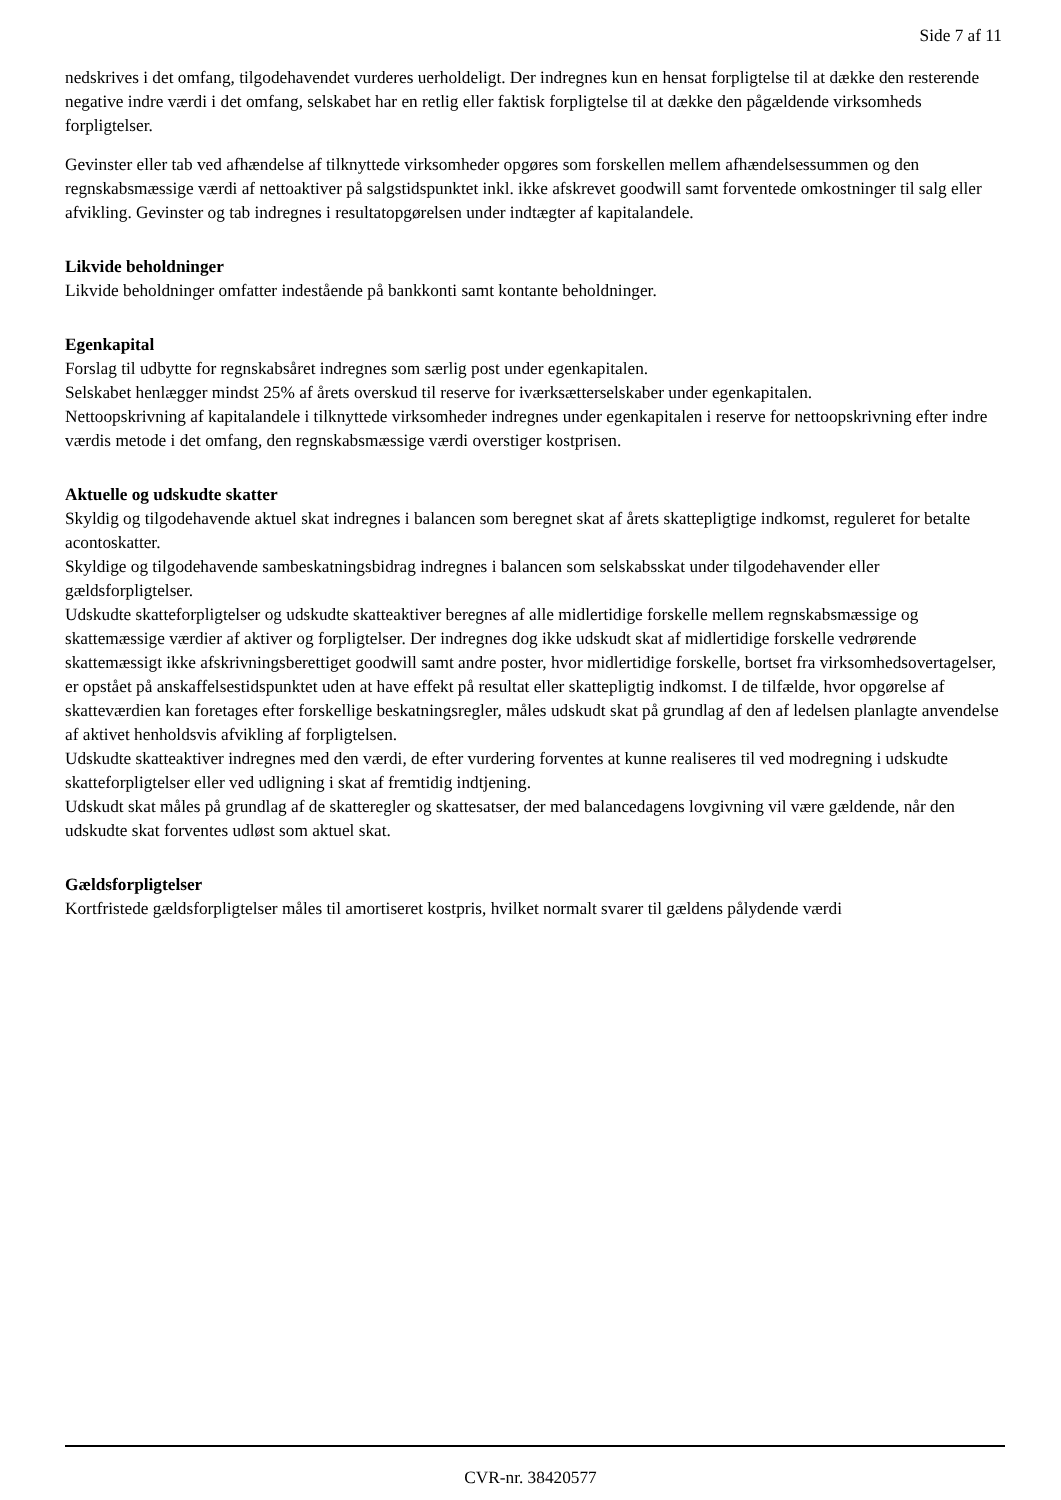Side 7 af 11
nedskrives i det omfang, tilgodehavendet vurderes uerholdeligt. Der indregnes kun en hensat forpligtelse til at dække den resterende negative indre værdi i det omfang, selskabet har en retlig eller faktisk forpligtelse til at dække den pågældende virksomheds forpligtelser.
Gevinster eller tab ved afhændelse af tilknyttede virksomheder opgøres som forskellen mellem afhændelsessummen og den regnskabsmæssige værdi af nettoaktiver på salgstidspunktet inkl. ikke afskrevet goodwill samt forventede omkostninger til salg eller afvikling. Gevinster og tab indregnes i resultatopgørelsen under indtægter af kapitalandele.
Likvide beholdninger
Likvide beholdninger omfatter indestående på bankkonti samt kontante beholdninger.
Egenkapital
Forslag til udbytte for regnskabsåret indregnes som særlig post under egenkapitalen.
Selskabet henlægger mindst 25% af årets overskud til reserve for iværksætterselskaber under egenkapitalen.
Nettoopskrivning af kapitalandele i tilknyttede virksomheder indregnes under egenkapitalen i reserve for nettoopskrivning efter indre værdis metode i det omfang, den regnskabsmæssige værdi overstiger kostprisen.
Aktuelle og udskudte skatter
Skyldig og tilgodehavende aktuel skat indregnes i balancen som beregnet skat af årets skattepligtige indkomst, reguleret for betalte acontoskatter.
Skyldige og tilgodehavende sambeskatningsbidrag indregnes i balancen som selskabsskat under tilgodehavender eller gældsforpligtelser.
Udskudte skatteforpligtelser og udskudte skatteaktiver beregnes af alle midlertidige forskelle mellem regnskabsmæssige og skattemæssige værdier af aktiver og forpligtelser. Der indregnes dog ikke udskudt skat af midlertidige forskelle vedrørende skattemæssigt ikke afskrivningsberettiget goodwill samt andre poster, hvor midlertidige forskelle, bortset fra virksomhedsovertagelser, er opstået på anskaffelsestidspunktet uden at have effekt på resultat eller skattepligtig indkomst. I de tilfælde, hvor opgørelse af skatteværdien kan foretages efter forskellige beskatningsregler, måles udskudt skat på grundlag af den af ledelsen planlagte anvendelse af aktivet henholdsvis afvikling af forpligtelsen.
Udskudte skatteaktiver indregnes med den værdi, de efter vurdering forventes at kunne realiseres til ved modregning i udskudte skatteforpligtelser eller ved udligning i skat af fremtidig indtjening.
Udskudt skat måles på grundlag af de skatteregler og skattesatser, der med balancedagens lovgivning vil være gældende, når den udskudte skat forventes udløst som aktuel skat.
Gældsforpligtelser
Kortfristede gældsforpligtelser måles til amortiseret kostpris, hvilket normalt svarer til gældens pålydende værdi
CVR-nr. 38420577